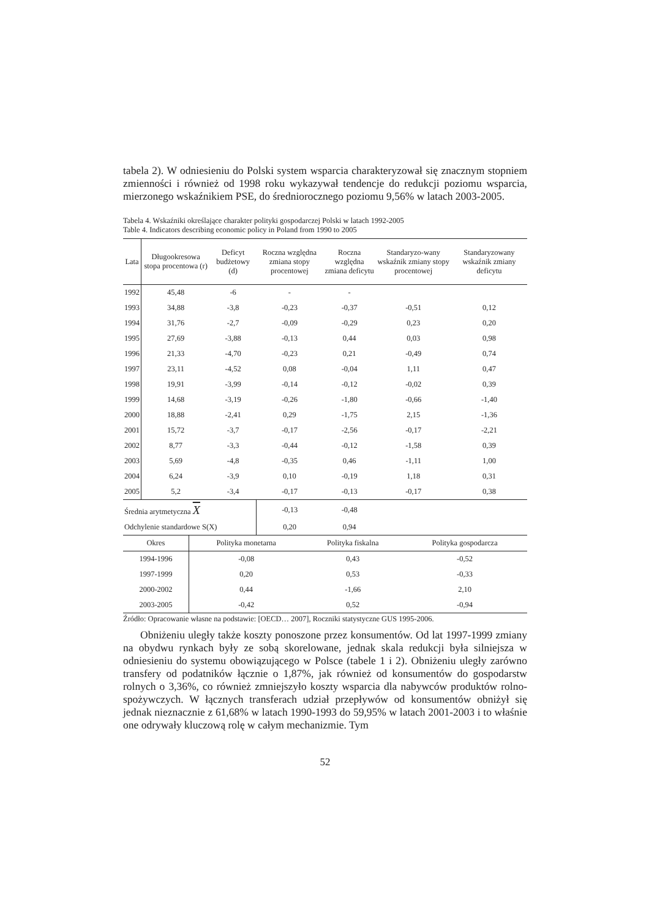tabela 2). W odniesieniu do Polski system wsparcia charakteryzował się znacznym stopniem zmienności i również od 1998 roku wykazywał tendencje do redukcji poziomu wsparcia, mierzonego wskaźnikiem PSE, do średniorocznego poziomu 9,56% w latach 2003-2005.
Tabela 4. Wskaźniki określające charakter polityki gospodarczej Polski w latach 1992-2005
Table 4. Indicators describing economic policy in Poland from 1990 to 2005
| Lata | Długookresowa stopa procentowa (r) | Deficyt budżetowy (d) | Roczna względna zmiana stopy procentowej | Roczna względna zmiana deficytu | Standaryzo-wany wskaźnik zmiany stopy procentowej | Standaryzowany wskaźnik zmiany deficytu |
| --- | --- | --- | --- | --- | --- | --- |
| 1992 | 45,48 | -6 | - | - | | |
| 1993 | 34,88 | -3,8 | -0,23 | -0,37 | -0,51 | 0,12 |
| 1994 | 31,76 | -2,7 | -0,09 | -0,29 | 0,23 | 0,20 |
| 1995 | 27,69 | -3,88 | -0,13 | 0,44 | 0,03 | 0,98 |
| 1996 | 21,33 | -4,70 | -0,23 | 0,21 | -0,49 | 0,74 |
| 1997 | 23,11 | -4,52 | 0,08 | -0,04 | 1,11 | 0,47 |
| 1998 | 19,91 | -3,99 | -0,14 | -0,12 | -0,02 | 0,39 |
| 1999 | 14,68 | -3,19 | -0,26 | -1,80 | -0,66 | -1,40 |
| 2000 | 18,88 | -2,41 | 0,29 | -1,75 | 2,15 | -1,36 |
| 2001 | 15,72 | -3,7 | -0,17 | -2,56 | -0,17 | -2,21 |
| 2002 | 8,77 | -3,3 | -0,44 | -0,12 | -1,58 | 0,39 |
| 2003 | 5,69 | -4,8 | -0,35 | 0,46 | -1,11 | 1,00 |
| 2004 | 6,24 | -3,9 | 0,10 | -0,19 | 1,18 | 0,31 |
| 2005 | 5,2 | -3,4 | -0,17 | -0,13 | -0,17 | 0,38 |
| Średnia arytmetyczna X | | | -0,13 | -0,48 | | |
| Odchylenie standardowe S(X) | | | 0,20 | 0,94 | | |
| Okres | Polityka monetarna | Polityka fiskalna | Polityka gospodarcza |
| --- | --- | --- | --- |
| 1994-1996 | -0,08 | 0,43 | -0,52 |
| 1997-1999 | 0,20 | 0,53 | -0,33 |
| 2000-2002 | 0,44 | -1,66 | 2,10 |
| 2003-2005 | -0,42 | 0,52 | -0,94 |
Źródło: Opracowanie własne na podstawie: [OECD… 2007], Roczniki statystyczne GUS 1995-2006.
Obniżeniu uległy także koszty ponoszone przez konsumentów. Od lat 1997-1999 zmiany na obydwu rynkach były ze sobą skorelowane, jednak skala redukcji była silniejsza w odniesieniu do systemu obowiązującego w Polsce (tabele 1 i 2). Obniżeniu uległy zarówno transfery od podatników łącznie o 1,87%, jak również od konsumentów do gospodarstw rolnych o 3,36%, co również zmniejszyło koszty wsparcia dla nabywców produktów rolno-spożywczych. W łącznych transferach udział przepływów od konsumentów obniżył się jednak nieznacznie z 61,68% w latach 1990-1993 do 59,95% w latach 2001-2003 i to właśnie one odrywały kluczową rolę w całym mechanizmie. Tym
52